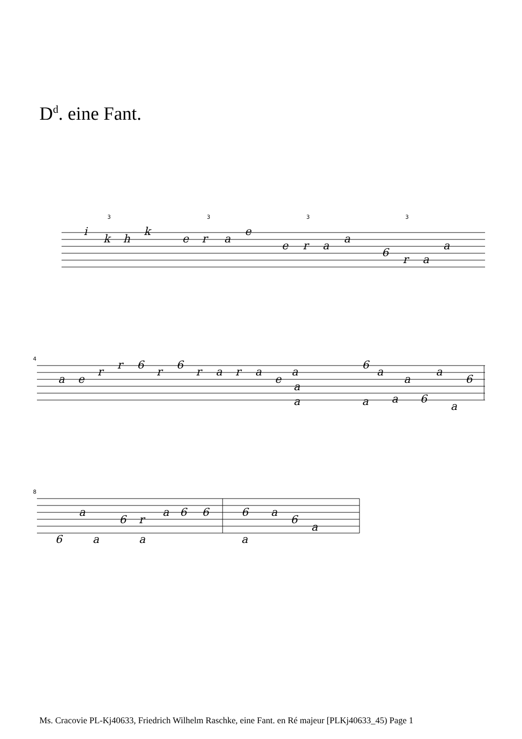D<sup>d</sup>. eine Fant.
i
k
h
k
e
r
a
e
e
r
a
a
6
r
a
a
a
e
r
r
6
r
6
r
a
r
a
e
a
a
a
6
a
a
a
6
a
a
6
a
6
a
a
6
r
a
a
6
6
6
a
a
6
a
4
8
3
3
3
3
Ms. Cracovie PL-Kj40633, Friedrich Wilhelm Raschke, eine Fant. en Ré majeur [PLKj40633_45) Page 1